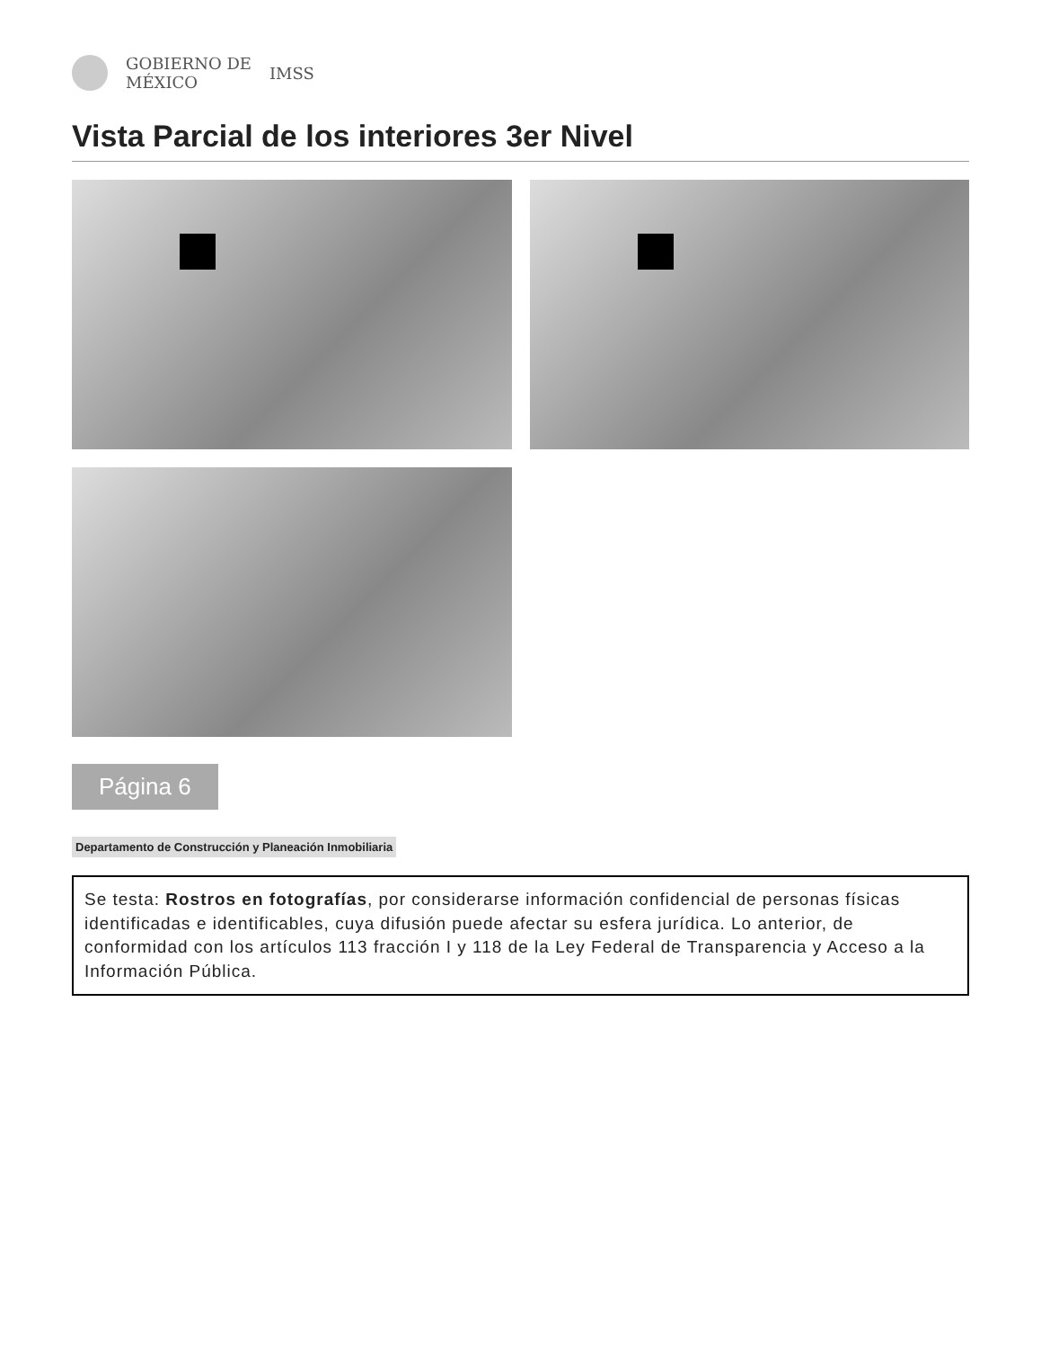GOBIERNO DE
MÉXICO
IMSS
Vista Parcial de los interiores 3er Nivel
Página 6
Departamento de Construcción y Planeación Inmobiliaria
Se testa: Rostros en fotografías, por considerarse información confidencial de personas físicas identificadas e identificables, cuya difusión puede afectar su esfera jurídica. Lo anterior, de conformidad con los artículos 113 fracción I y 118 de la Ley Federal de Transparencia y Acceso a la Información Pública.